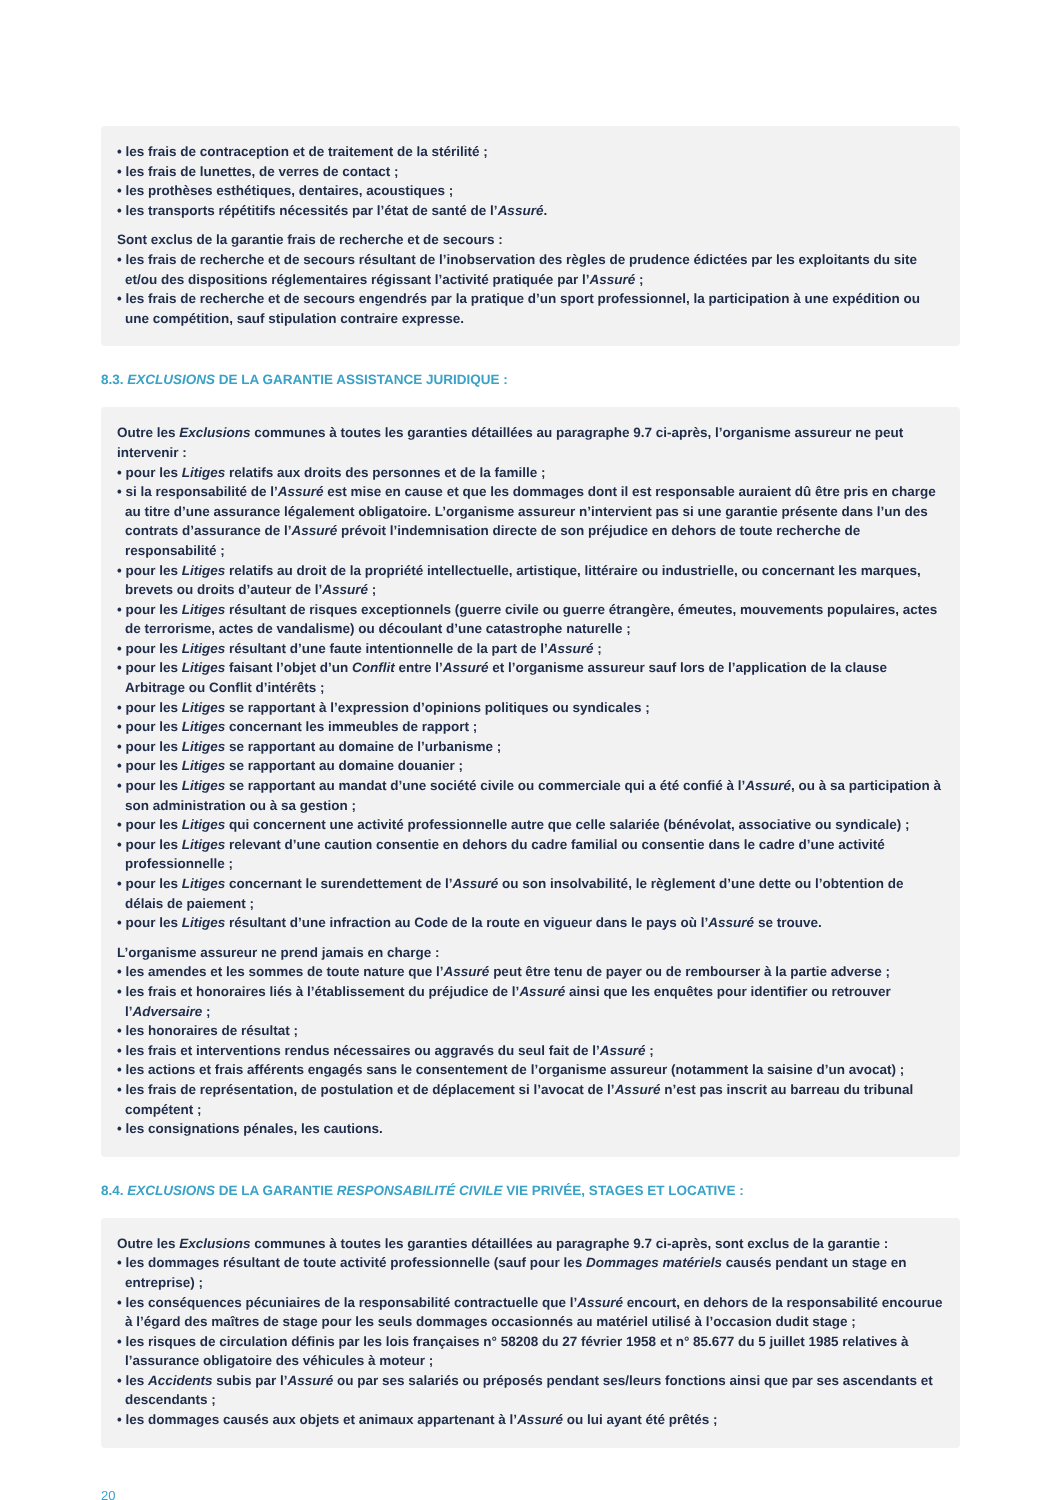• les frais de contraception et de traitement de la stérilité ;
• les frais de lunettes, de verres de contact ;
• les prothèses esthétiques, dentaires, acoustiques ;
• les transports répétitifs nécessités par l’état de santé de l’Assuré.
Sont exclus de la garantie frais de recherche et de secours :
• les frais de recherche et de secours résultant de l’inobservation des règles de prudence édictées par les exploitants du site et/ou des dispositions réglementaires régissant l’activité pratiquée par l’Assuré ;
• les frais de recherche et de secours engendrés par la pratique d’un sport professionnel, la participation à une expédition ou une compétition, sauf stipulation contraire expresse.
8.3. EXCLUSIONS DE LA GARANTIE ASSISTANCE JURIDIQUE :
Outre les Exclusions communes à toutes les garanties détaillées au paragraphe 9.7 ci-après, l’organisme assureur ne peut intervenir :
• pour les Litiges relatifs aux droits des personnes et de la famille ;
• si la responsabilité de l’Assuré est mise en cause et que les dommages dont il est responsable auraient dû être pris en charge au titre d’une assurance légalement obligatoire. L’organisme assureur n’intervient pas si une garantie présente dans l’un des contrats d’assurance de l’Assuré prévoit l’indemnisation directe de son préjudice en dehors de toute recherche de responsabilité ;
• pour les Litiges relatifs au droit de la propriété intellectuelle, artistique, littéraire ou industrielle, ou concernant les marques, brevets ou droits d’auteur de l’Assuré ;
• pour les Litiges résultant de risques exceptionnels (guerre civile ou guerre étrangère, émeutes, mouvements populaires, actes de terrorisme, actes de vandalisme) ou découlant d’une catastrophe naturelle ;
• pour les Litiges résultant d’une faute intentionnelle de la part de l’Assuré ;
• pour les Litiges faisant l’objet d’un Conflit entre l’Assuré et l’organisme assureur sauf lors de l’application de la clause Arbitrage ou Conflit d’intérêts ;
• pour les Litiges se rapportant à l’expression d’opinions politiques ou syndicales ;
• pour les Litiges concernant les immeubles de rapport ;
• pour les Litiges se rapportant au domaine de l’urbanisme ;
• pour les Litiges se rapportant au domaine douanier ;
• pour les Litiges se rapportant au mandat d’une société civile ou commerciale qui a été confié à l’Assuré, ou à sa participation à son administration ou à sa gestion ;
• pour les Litiges qui concernent une activité professionnelle autre que celle salariée (bénévolat, associative ou syndicale) ;
• pour les Litiges relevant d’une caution consentie en dehors du cadre familial ou consentie dans le cadre d’une activité professionnelle ;
• pour les Litiges concernant le surendettement de l’Assuré ou son insolvabilité, le règlement d’une dette ou l’obtention de délais de paiement ;
• pour les Litiges résultant d’une infraction au Code de la route en vigueur dans le pays où l’Assuré se trouve.
L’organisme assureur ne prend jamais en charge :
• les amendes et les sommes de toute nature que l’Assuré peut être tenu de payer ou de rembourser à la partie adverse ;
• les frais et honoraires liés à l’établissement du préjudice de l’Assuré ainsi que les enquêtes pour identifier ou retrouver l’Adversaire ;
• les honoraires de résultat ;
• les frais et interventions rendus nécessaires ou aggravés du seul fait de l’Assuré ;
• les actions et frais afférents engagés sans le consentement de l’organisme assureur (notamment la saisine d’un avocat) ;
• les frais de représentation, de postulation et de déplacement si l’avocat de l’Assuré n’est pas inscrit au barreau du tribunal compétent ;
• les consignations pénales, les cautions.
8.4. EXCLUSIONS DE LA GARANTIE RESPONSABILITÉ CIVILE VIE PRIVÉE, STAGES ET LOCATIVE :
Outre les Exclusions communes à toutes les garanties détaillées au paragraphe 9.7 ci-après, sont exclus de la garantie :
• les dommages résultant de toute activité professionnelle (sauf pour les Dommages matériels causés pendant un stage en entreprise) ;
• les conséquences pécuniaires de la responsabilité contractuelle que l’Assuré encourt, en dehors de la responsabilité encourue à l’égard des maîtres de stage pour les seuls dommages occasionnés au matériel utilisé à l’occasion dudit stage ;
• les risques de circulation définis par les lois françaises n° 58208 du 27 février 1958 et n° 85.677 du 5 juillet 1985 relatives à l’assurance obligatoire des véhicules à moteur ;
• les Accidents subis par l’Assuré ou par ses salariés ou préposés pendant ses/leurs fonctions ainsi que par ses ascendants et descendants ;
• les dommages causés aux objets et animaux appartenant à l’Assuré ou lui ayant été prêtés ;
20